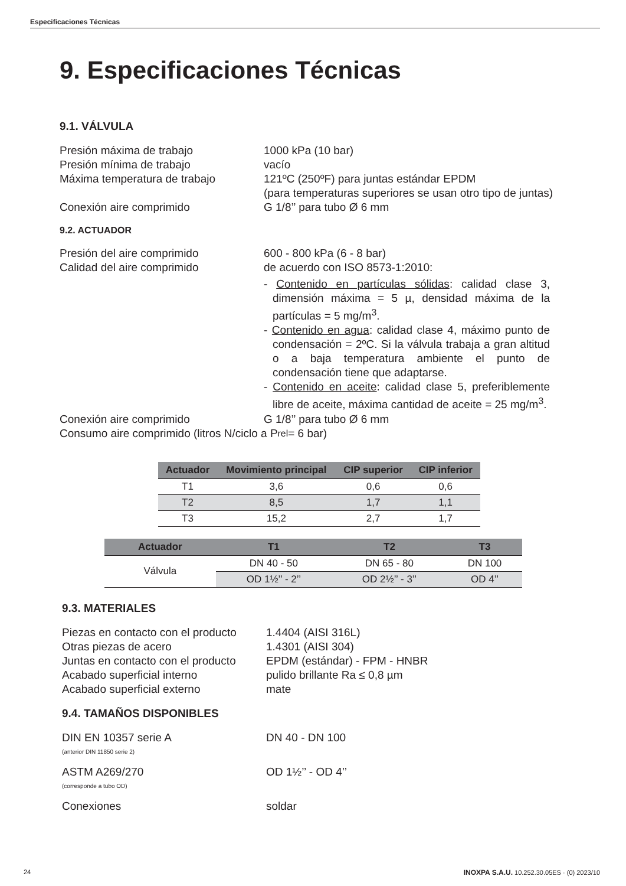Especificaciones Técnicas
9. Especificaciones Técnicas
9.1. VÁLVULA
Presión máxima de trabajo 1000 kPa (10 bar)
Presión mínima de trabajo vacío
Máxima temperatura de trabajo 121ºC (250ºF) para juntas estándar EPDM
(para temperaturas superiores se usan otro tipo de juntas)
Conexión aire comprimido G 1/8’’ para tubo Ø 6 mm
9.2. ACTUADOR
Presión del aire comprimido 600 - 800 kPa (6 - 8 bar)
Calidad del aire comprimido de acuerdo con ISO 8573-1:2010:
- Contenido en partículas sólidas: calidad clase 3, dimensión máxima = 5 µ, densidad máxima de la partículas = 5 mg/m<sup>3</sup>.
- Contenido en agua: calidad clase 4, máximo punto de condensación = 2ºC. Si la válvula trabaja a gran altitud o a baja temperatura ambiente el punto de condensación tiene que adaptarse.
- Contenido en aceite: calidad clase 5, preferiblemente libre de aceite, máxima cantidad de aceite = 25 mg/m<sup>3</sup>.
Conexión aire comprimido G 1/8’’ para tubo Ø 6 mm
Consumo aire comprimido (litros N/ciclo a P<sub>rel</sub> = 6 bar)
| Actuador | Movimiento principal | CIP superior | CIP inferior |
| --- | --- | --- | --- |
| T1 | 3,6 | 0,6 | 0,6 |
| T2 | 8,5 | 1,7 | 1,1 |
| T3 | 15,2 | 2,7 | 1,7 |
| Actuador | T1 | T2 | T3 |
| --- | --- | --- | --- |
| Válvula | DN 40 - 50 | DN 65 - 80 | DN 100 |
| | OD 1½’’ - 2’’ | OD 2½’’ - 3’’ | OD 4’’ |
9.3. MATERIALES
Piezas en contacto con el producto
1.4404 (AISI 316L)
Otras piezas de acero 1.4301 (AISI 304)
Juntas en contacto con el producto
EPDM (estándar) - FPM - HNBR
Acabado superficial interno pulido brillante Ra ≤ 0,8 µm
Acabado superficial externo mate
9.4. TAMAÑOS DISPONIBLES
DIN EN 10357 serie A
(anterior DIN 11850 serie 2)
DN 40 - DN 100
ASTM A269/270
(corresponde a tubo OD)
OD 1½’’ - OD 4’’
Conexiones soldar
24 INOXPA S.A.U. 10.252.30.05ES · (0) 2023/10